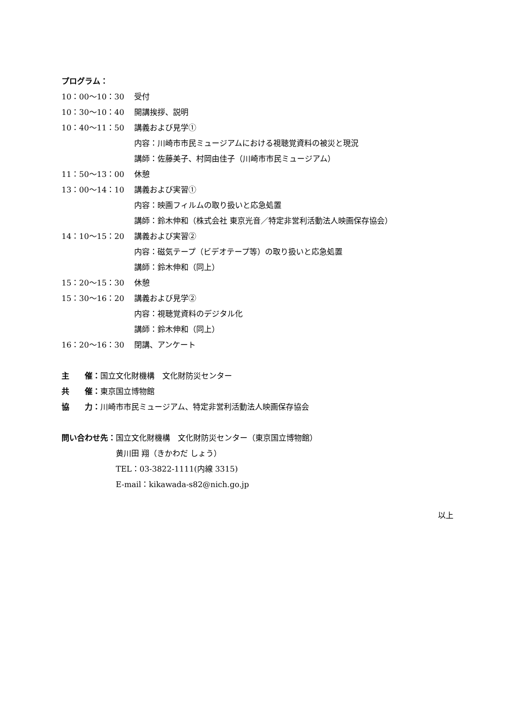プログラム：
| 10：00～10：30 | 受付 |
| 10：30～10：40 | 開講挨拶、説明 |
| 10：40～11：50 | 講義および見学① 内容：川崎市市民ミュージアムにおける視聴覚資料の被災と現況 講師：佐藤美子、村岡由佳子（川崎市市民ミュージアム） |
| 11：50～13：00 | 休憩 |
| 13：00～14：10 | 講義および実習① 内容：映画フィルムの取り扱いと応急処置 講師：鈴木伸和（株式会社 東京光音／特定非営利活動法人映画保存協会） |
| 14：10～15：20 | 講義および実習② 内容：磁気テープ（ビデオテープ等）の取り扱いと応急処置 講師：鈴木伸和（同上） |
| 15：20～15：30 | 休憩 |
| 15：30～16：20 | 講義および見学② 内容：視聴覚資料のデジタル化 講師：鈴木伸和（同上） |
| 16：20～16：30 | 閉講、アンケート |
主　　催：国立文化財機構　文化財防災センター
共　　催：東京国立博物館
協　　力：川崎市市民ミュージアム、特定非営利活動法人映画保存協会
| 問い合わせ先： | 国立文化財機構 文化財防災センター（東京国立博物館） 黄川田 翔（きかわだ しょう） TEL：03-3822-1111(内線 3315) E-mail：kikawada-s82@nich.go.jp |
以上